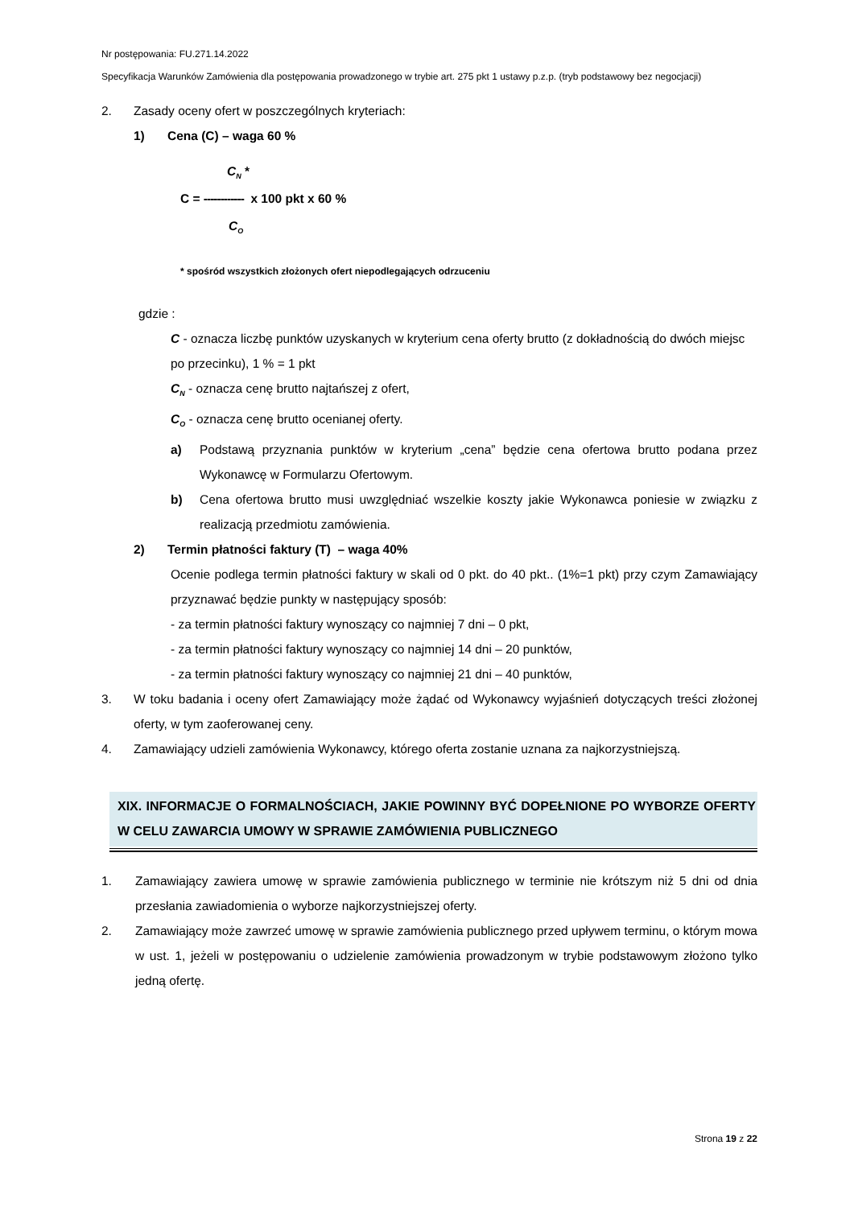Nr postępowania: FU.271.14.2022
Specyfikacja Warunków Zamówienia dla postępowania prowadzonego w trybie art. 275 pkt 1 ustawy p.z.p. (tryb podstawowy bez negocjacji)
2. Zasady oceny ofert w poszczególnych kryteriach:
1) Cena (C) – waga 60 %
C<sub>N</sub> *
C = ------------ x 100 pkt x 60 %
C<sub>O</sub>
* spośród wszystkich złożonych ofert niepodlegających odrzuceniu
gdzie :
C - oznacza liczbę punktów uzyskanych w kryterium cena oferty brutto (z dokładnością do dwóch miejsc po przecinku), 1 % = 1 pkt
C<sub>N</sub> - oznacza cenę brutto najtańszej z ofert,
C<sub>O</sub> - oznacza cenę brutto ocenianej oferty.
a) Podstawą przyznania punktów w kryterium „cena” będzie cena ofertowa brutto podana przez Wykonawcę w Formularzu Ofertowym.
b) Cena ofertowa brutto musi uwzględniać wszelkie koszty jakie Wykonawca poniesie w związku z realizacją przedmiotu zamówienia.
2) Termin płatności faktury (T) – waga 40%
Ocenie podlega termin płatności faktury w skali od 0 pkt. do 40 pkt.. (1%=1 pkt) przy czym Zamawiający przyznawać będzie punkty w następujący sposób:
- za termin płatności faktury wynoszący co najmniej 7 dni – 0 pkt,
- za termin płatności faktury wynoszący co najmniej 14 dni – 20 punktów,
- za termin płatności faktury wynoszący co najmniej 21 dni – 40 punktów,
3. W toku badania i oceny ofert Zamawiający może żądać od Wykonawcy wyjaśnień dotyczących treści złożonej oferty, w tym zaoferowanej ceny.
4. Zamawiający udzieli zamówienia Wykonawcy, którego oferta zostanie uznana za najkorzystniejszą.
XIX. INFORMACJE O FORMALNOŚCIACH, JAKIE POWINNY BYĆ DOPEŁNIONE PO WYBORZE OFERTY W CELU ZAWARCIA UMOWY W SPRAWIE ZAMÓWIENIA PUBLICZNEGO
1. Zamawiający zawiera umowę w sprawie zamówienia publicznego w terminie nie krótszym niż 5 dni od dnia przesłania zawiadomienia o wyborze najkorzystniejszej oferty.
2. Zamawiający może zawrzeć umowę w sprawie zamówienia publicznego przed upływem terminu, o którym mowa w ust. 1, jeżeli w postępowaniu o udzielenie zamówienia prowadzonym w trybie podstawowym złożono tylko jedną ofertę.
Strona 19 z 22